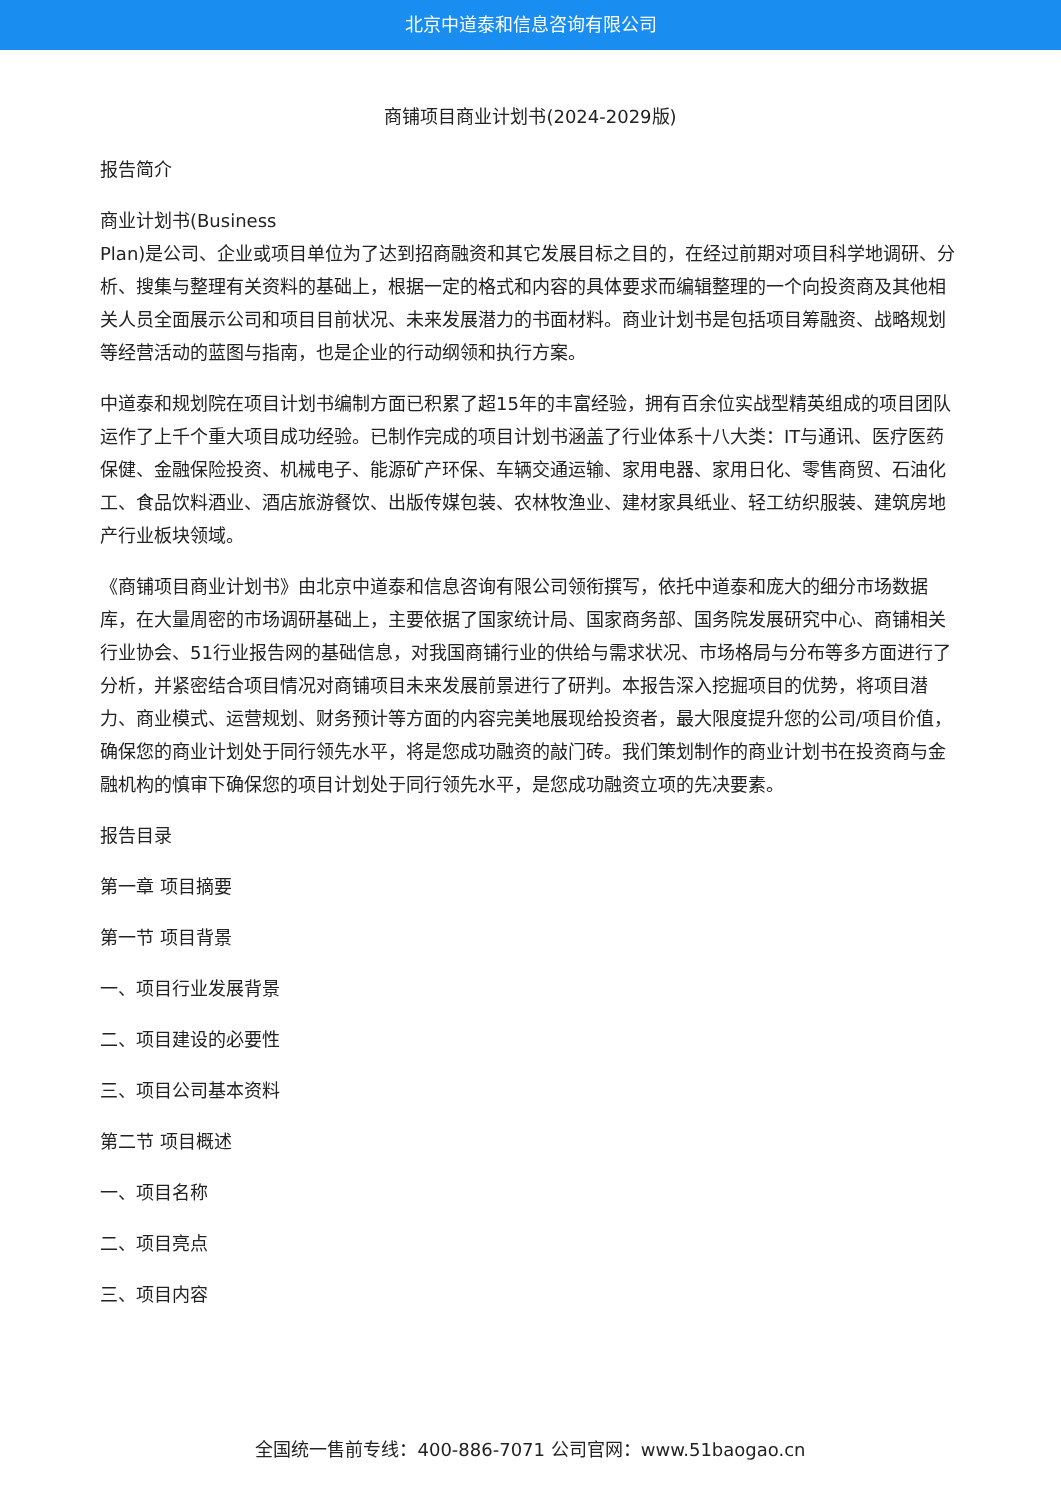北京中道泰和信息咨询有限公司
商铺项目商业计划书(2024-2029版)
报告简介
商业计划书(Business
Plan)是公司、企业或项目单位为了达到招商融资和其它发展目标之目的，在经过前期对项目科学地调研、分析、搜集与整理有关资料的基础上，根据一定的格式和内容的具体要求而编辑整理的一个向投资商及其他相关人员全面展示公司和项目目前状况、未来发展潜力的书面材料。商业计划书是包括项目筹融资、战略规划等经营活动的蓝图与指南，也是企业的行动纲领和执行方案。
中道泰和规划院在项目计划书编制方面已积累了超15年的丰富经验，拥有百余位实战型精英组成的项目团队运作了上千个重大项目成功经验。已制作完成的项目计划书涵盖了行业体系十八大类：IT与通讯、医疗医药保健、金融保险投资、机械电子、能源矿产环保、车辆交通运输、家用电器、家用日化、零售商贸、石油化工、食品饮料酒业、酒店旅游餐饮、出版传媒包装、农林牧渔业、建材家具纸业、轻工纺织服装、建筑房地产行业板块领域。
《商铺项目商业计划书》由北京中道泰和信息咨询有限公司领衔撰写，依托中道泰和庞大的细分市场数据库，在大量周密的市场调研基础上，主要依据了国家统计局、国家商务部、国务院发展研究中心、商铺相关行业协会、51行业报告网的基础信息，对我国商铺行业的供给与需求状况、市场格局与分布等多方面进行了分析，并紧密结合项目情况对商铺项目未来发展前景进行了研判。本报告深入挖掘项目的优势，将项目潜力、商业模式、运营规划、财务预计等方面的内容完美地展现给投资者，最大限度提升您的公司/项目价值，确保您的商业计划处于同行领先水平，将是您成功融资的敲门砖。我们策划制作的商业计划书在投资商与金融机构的慎审下确保您的项目计划处于同行领先水平，是您成功融资立项的先决要素。
报告目录
第一章 项目摘要
第一节 项目背景
一、项目行业发展背景
二、项目建设的必要性
三、项目公司基本资料
第二节 项目概述
一、项目名称
二、项目亮点
三、项目内容
全国统一售前专线：400-886-7071 公司官网：www.51baogao.cn